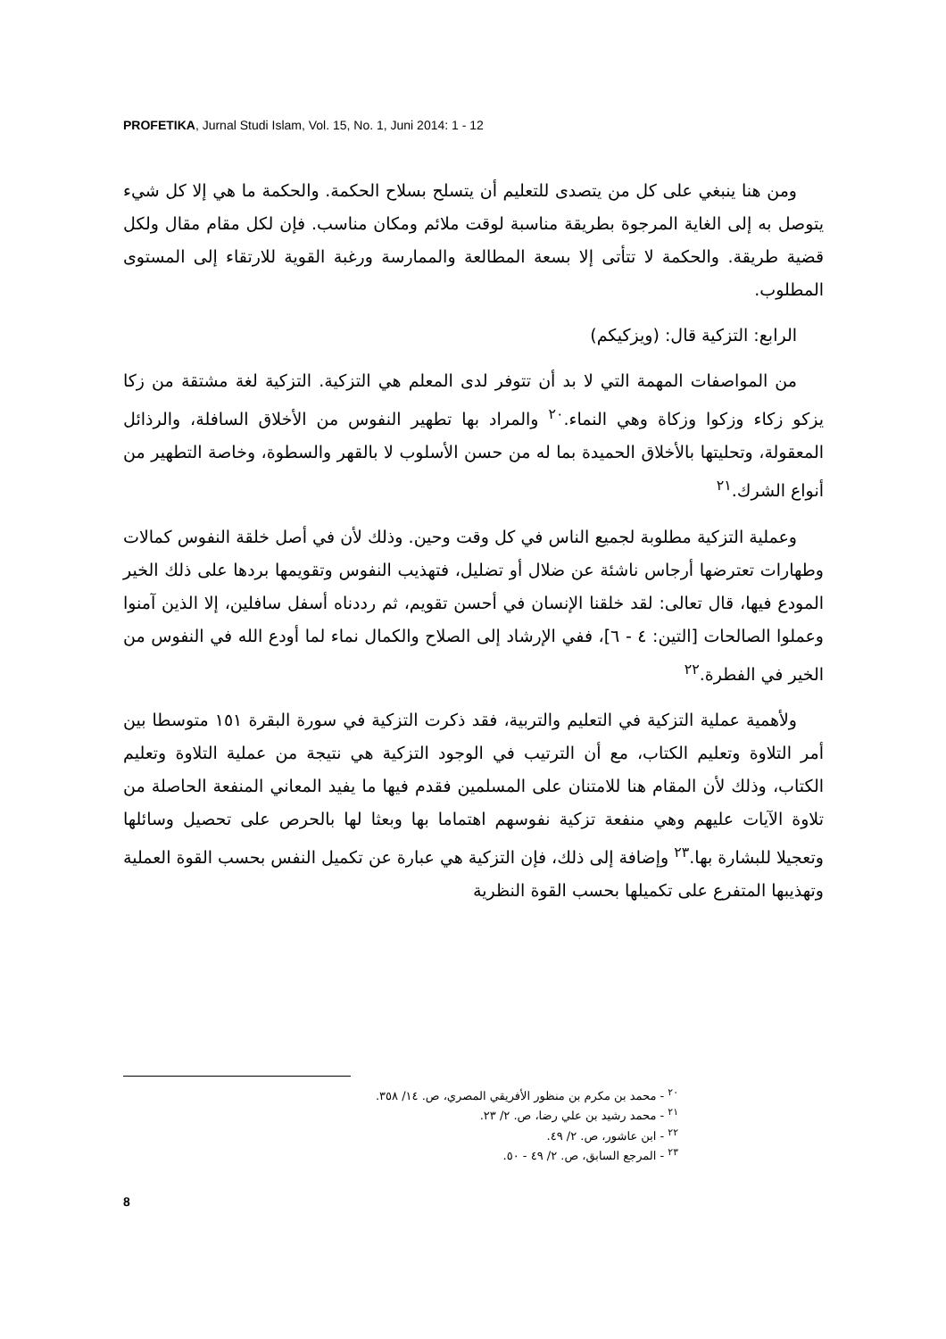PROFETIKA, Jurnal Studi Islam, Vol. 15, No. 1, Juni 2014: 1 - 12
ومن هنا ينبغي على كل من يتصدى للتعليم أن يتسلح بسلاح الحكمة. والحكمة ما هي إلا كل شيء يتوصل به إلى الغاية المرجوة بطريقة مناسبة لوقت ملائم ومكان مناسب. فإن لكل مقام مقال ولكل قضية طريقة. والحكمة لا تتأتى إلا بسعة المطالعة والممارسة ورغبة القوية للارتقاء إلى المستوى المطلوب.
الرابع: التزكية قال: (ويزكيكم)
من المواصفات المهمة التي لا بد أن تتوفر لدى المعلم هي التزكية. التزكية لغة مشتقة من زكا يزكو زكاء وزكوا وزكاة وهي النماء.<sup>٢٠</sup> والمراد بها تطهير النفوس من الأخلاق السافلة، والرذائل المعقولة، وتحليتها بالأخلاق الحميدة بما له من حسن الأسلوب لا بالقهر والسطوة، وخاصة التطهير من أنواع الشرك.<sup>٢١</sup>
وعملية التزكية مطلوبة لجميع الناس في كل وقت وحين. وذلك لأن في أصل خلقة النفوس كمالات وطهارات تعترضها أرجاس ناشئة عن ضلال أو تضليل، فتهذيب النفوس وتقويمها بردها على ذلك الخير المودع فيها، قال تعالى: لقد خلقنا الإنسان في أحسن تقويم، ثم رددناه أسفل سافلين، إلا الذين آمنوا وعملوا الصالحات [التين: ٤ - ٦]، ففي الإرشاد إلى الصلاح والكمال نماء لما أودع الله في النفوس من الخير في الفطرة.<sup>٢٢</sup>
ولأهمية عملية التزكية في التعليم والتربية، فقد ذكرت التزكية في سورة البقرة ١٥١ متوسطا بين أمر التلاوة وتعليم الكتاب، مع أن الترتيب في الوجود التزكية هي نتيجة من عملية التلاوة وتعليم الكتاب، وذلك لأن المقام هنا للامتنان على المسلمين فقدم فيها ما يفيد المعاني المنفعة الحاصلة من تلاوة الآيات عليهم وهي منفعة تزكية نفوسهم اهتماما بها وبعثا لها بالحرص على تحصيل وسائلها وتعجيلا للبشارة بها.<sup>٢٣</sup> وإضافة إلى ذلك، فإن التزكية هي عبارة عن تكميل النفس بحسب القوة العملية وتهذيبها المتفرع على تكميلها بحسب القوة النظرية
<sup>٢٠</sup> - محمد بن مكرم بن منظور الأفريقي المصري، ص. ١٤/ ٣٥٨.
<sup>٢١</sup> - محمد رشيد بن علي رضا، ص. ٢/ ٢٣.
<sup>٢٢</sup> - ابن عاشور، ص. ٢/ ٤٩.
<sup>٢٣</sup> - المرجع السابق، ص. ٢/ ٤٩ - ٥٠.
8